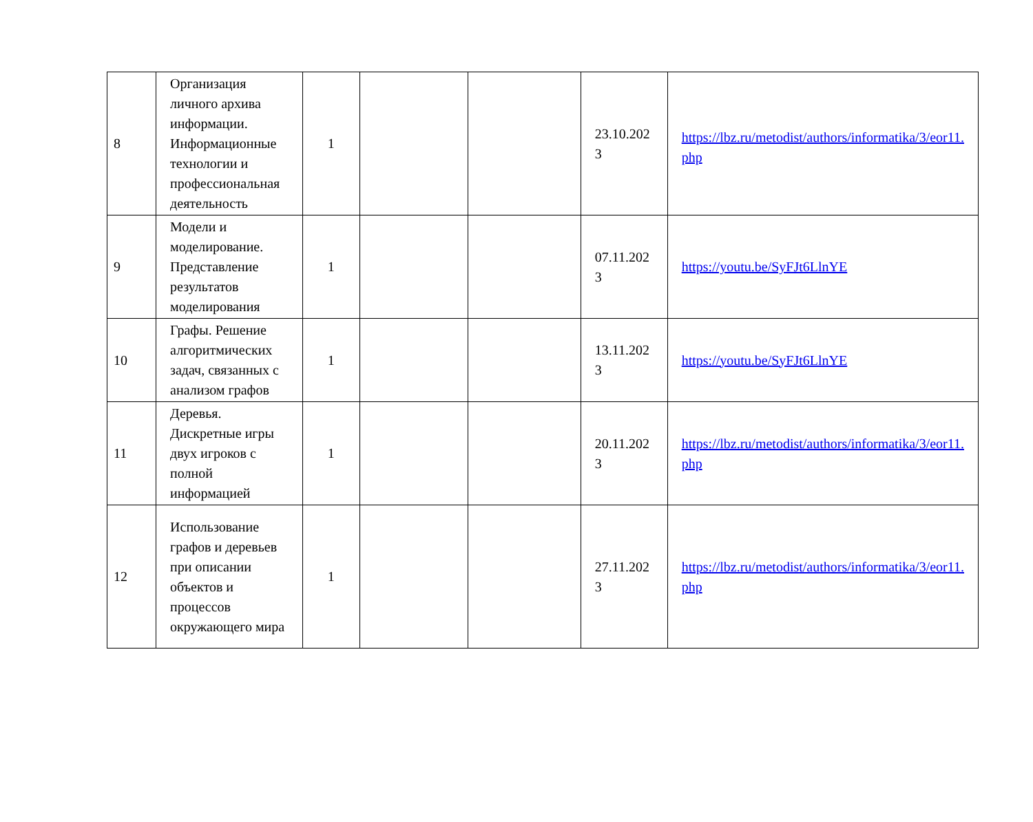| 8 | Организация личного архива информации. Информационные технологии и профессиональная деятельность | 1 | | | 23.10.202 3 | https://lbz.ru/metodist/authors/informatika/3/eor11. php |
| 9 | Модели и моделирование. Представление результатов моделирования | 1 | | | 07.11.202 3 | https://youtu.be/SyFJt6LlnYE |
| 10 | Графы. Решение алгоритмических задач, связанных с анализом графов | 1 | | | 13.11.202 3 | https://youtu.be/SyFJt6LlnYE |
| 11 | Деревья. Дискретные игры двух игроков с полной информацией | 1 | | | 20.11.202 3 | https://lbz.ru/metodist/authors/informatika/3/eor11. php |
| 12 | Использование графов и деревьев при описании объектов и процессов окружающего мира | 1 | | | 27.11.202 3 | https://lbz.ru/metodist/authors/informatika/3/eor11. php |